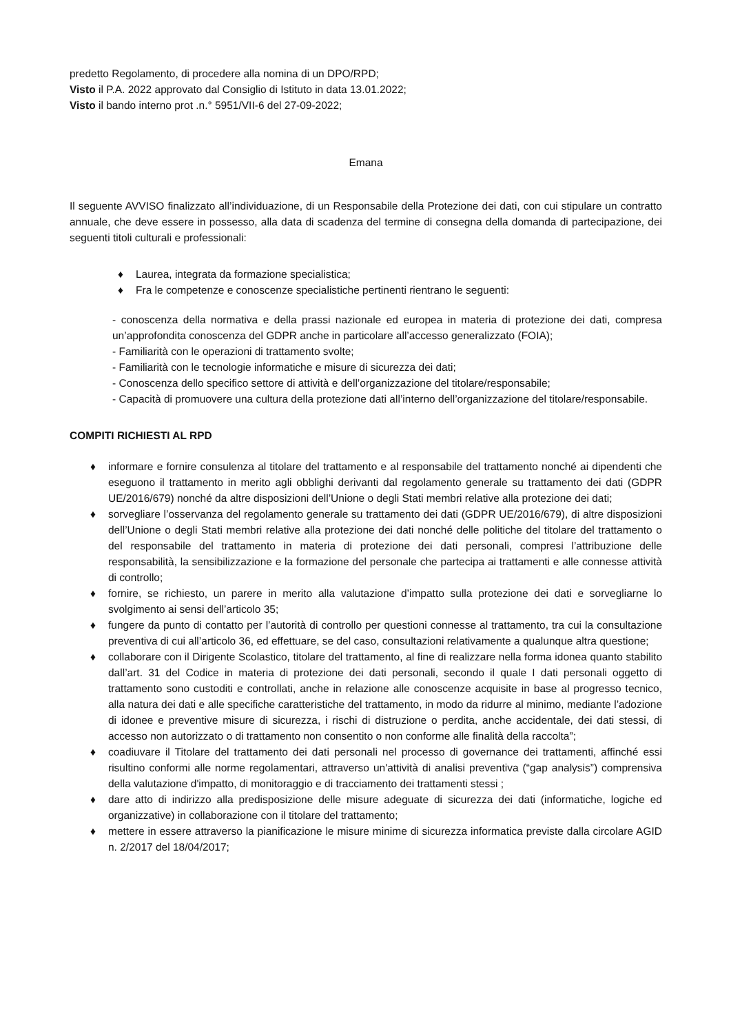predetto Regolamento, di procedere alla nomina di un DPO/RPD;
Visto il P.A. 2022 approvato dal Consiglio di Istituto in data 13.01.2022;
Visto il bando interno prot .n.° 5951/VII-6 del 27-09-2022;
Emana
Il seguente AVVISO finalizzato all’individuazione, di un Responsabile della Protezione dei dati, con cui stipulare un contratto annuale, che deve essere in possesso, alla data di scadenza del termine di consegna della domanda di partecipazione, dei seguenti titoli culturali e professionali:
♦ Laurea, integrata da formazione specialistica;
♦ Fra le competenze e conoscenze specialistiche pertinenti rientrano le seguenti:
- conoscenza della normativa e della prassi nazionale ed europea in materia di protezione dei dati, compresa un’approfondita conoscenza del GDPR anche in particolare all’accesso generalizzato (FOIA);
- Familiarità con le operazioni di trattamento svolte;
- Familiarità con le tecnologie informatiche e misure di sicurezza dei dati;
- Conoscenza dello specifico settore di attività e dell’organizzazione del titolare/responsabile;
- Capacità di promuovere una cultura della protezione dati all’interno dell’organizzazione del titolare/responsabile.
COMPITI RICHIESTI AL RPD
♦ informare e fornire consulenza al titolare del trattamento e al responsabile del trattamento nonché ai dipendenti che eseguono il trattamento in merito agli obblighi derivanti dal regolamento generale su trattamento dei dati (GDPR UE/2016/679) nonché da altre disposizioni dell’Unione o degli Stati membri relative alla protezione dei dati;
♦ sorvegliare l’osservanza del regolamento generale su trattamento dei dati (GDPR UE/2016/679), di altre disposizioni dell’Unione o degli Stati membri relative alla protezione dei dati nonché delle politiche del titolare del trattamento o del responsabile del trattamento in materia di protezione dei dati personali, compresi l’attribuzione delle responsabilità, la sensibilizzazione e la formazione del personale che partecipa ai trattamenti e alle connesse attività di controllo;
♦ fornire, se richiesto, un parere in merito alla valutazione d’impatto sulla protezione dei dati e sorvegliarne lo svolgimento ai sensi dell’articolo 35;
♦ fungere da punto di contatto per l’autorità di controllo per questioni connesse al trattamento, tra cui la consultazione preventiva di cui all’articolo 36, ed effettuare, se del caso, consultazioni relativamente a qualunque altra questione;
♦ collaborare con il Dirigente Scolastico, titolare del trattamento, al fine di realizzare nella forma idonea quanto stabilito dall’art. 31 del Codice in materia di protezione dei dati personali, secondo il quale I dati personali oggetto di trattamento sono custoditi e controllati, anche in relazione alle conoscenze acquisite in base al progresso tecnico, alla natura dei dati e alle specifiche caratteristiche del trattamento, in modo da ridurre al minimo, mediante l’adozione di idonee e preventive misure di sicurezza, i rischi di distruzione o perdita, anche accidentale, dei dati stessi, di accesso non autorizzato o di trattamento non consentito o non conforme alle finalità della raccolta”;
♦ coadiuvare il Titolare del trattamento dei dati personali nel processo di governance dei trattamenti, affinché essi risultino conformi alle norme regolamentari, attraverso un'attività di analisi preventiva (“gap analysis”) comprensiva della valutazione d'impatto, di monitoraggio e di tracciamento dei trattamenti stessi ;
♦ dare atto di indirizzo alla predisposizione delle misure adeguate di sicurezza dei dati (informatiche, logiche ed organizzative) in collaborazione con il titolare del trattamento;
♦ mettere in essere attraverso la pianificazione le misure minime di sicurezza informatica previste dalla circolare AGID n. 2/2017 del 18/04/2017;